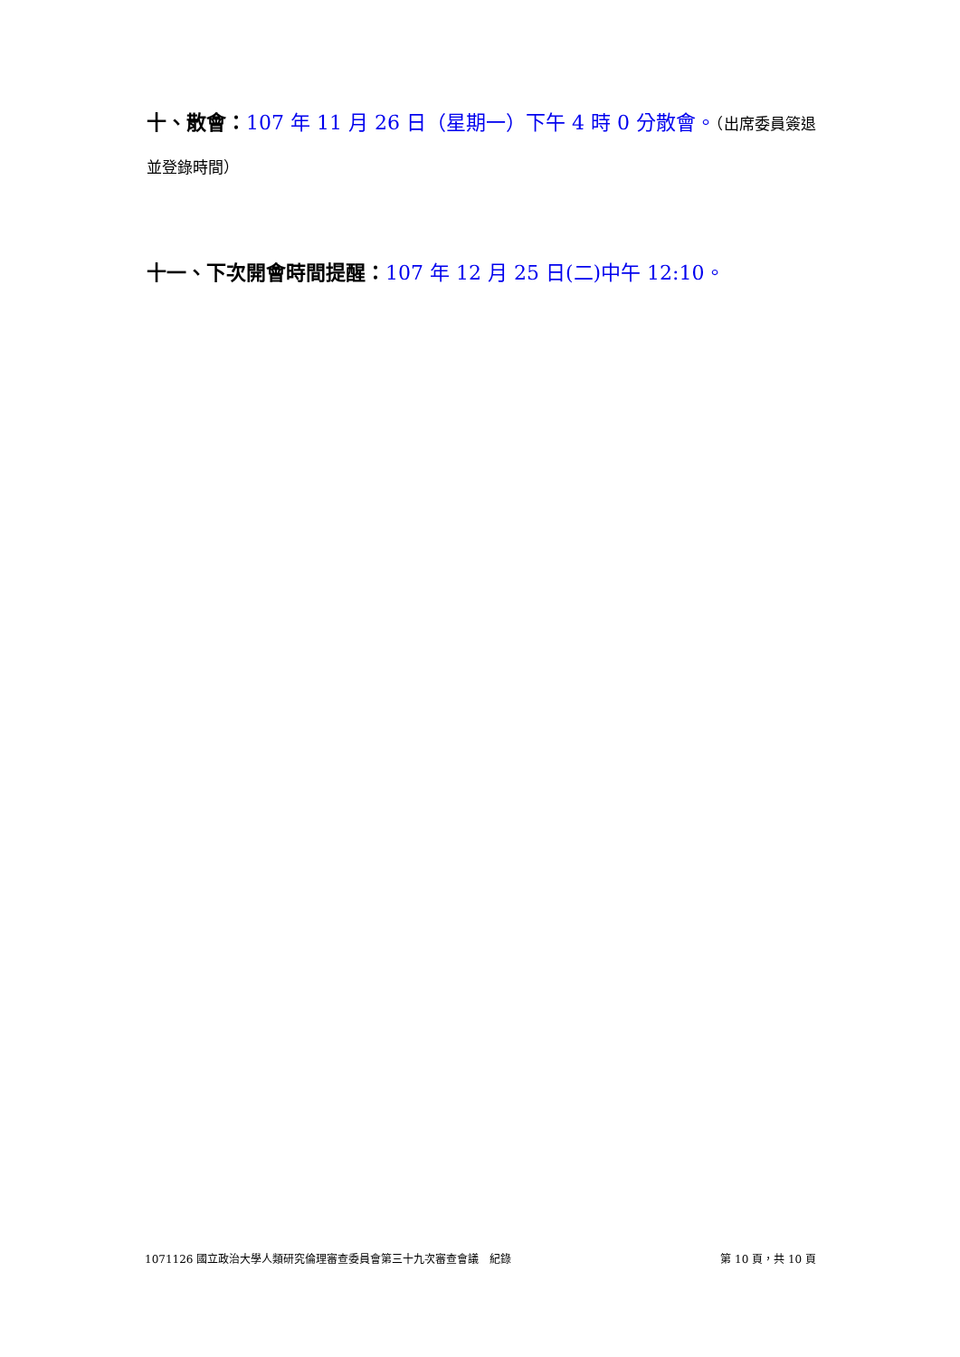十、散會：107 年 11 月 26 日（星期一）下午 4 時 0 分散會。（出席委員簽退並登錄時間）
十一、下次開會時間提醒：107 年 12 月 25 日(二)中午 12:10。
1071126 國立政治大學人類研究倫理審查委員會第三十九次審查會議　紀錄 第 10 頁，共 10 頁